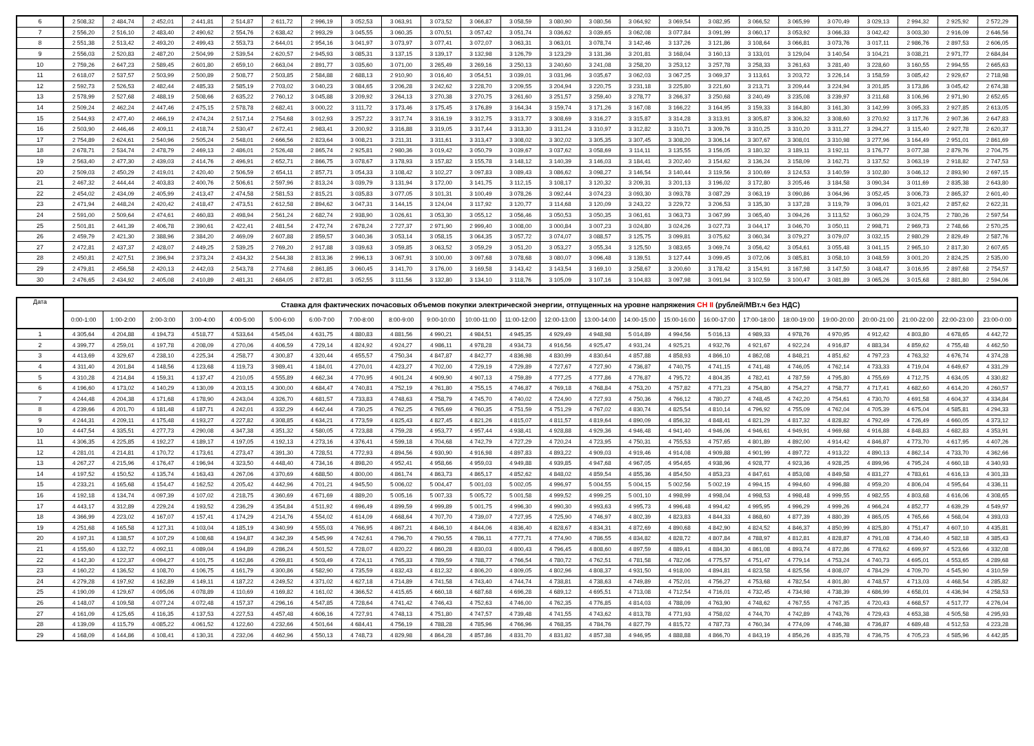| 6 | 2 508,32 | 2 484,74 | 2 452,01 | 2 441,81 | 2 514,87 | 2 611,72 | 2 996,19 | 3 052,53 | 3 063,91 | 3 073,52 | 3 066,87 | 3 058,59 | 3 080,90 | 3 080,56 | 3 064,92 | 3 069,54 | 3 082,95 | 3 066,52 | 3 065,99 | 3 070,49 | 3 029,13 | 2 994,32 | 2 925,92 | 2 572,29 |
| 7 | 2 556,20 | 2 516,10 | 2 483,40 | 2 490,62 | 2 554,76 | 2 638,42 | 2 993,29 | 3 045,55 | 3 060,35 | 3 070,51 | 3 057,42 | 3 051,74 | 3 036,62 | 3 039,65 | 3 062,08 | 3 077,84 | 3 091,99 | 3 060,17 | 3 053,92 | 3 066,33 | 3 042,42 | 3 003,30 | 2 916,09 | 2 646,56 |
| 8 | 2 551,38 | 2 513,42 | 2 493,20 | 2 499,43 | 2 553,73 | 2 644,01 | 2 954,16 | 3 041,97 | 3 073,97 | 3 077,41 | 3 072,07 | 3 063,31 | 3 063,01 | 3 078,74 | 3 142,46 | 3 137,26 | 3 121,86 | 3 108,64 | 3 066,81 | 3 073,76 | 3 017,11 | 2 986,76 | 2 897,53 | 2 606,05 |
| 9 | 2 556,03 | 2 520,83 | 2 487,20 | 2 504,99 | 2 539,54 | 2 620,57 | 2 945,93 | 3 085,31 | 3 137,15 | 3 139,17 | 3 132,98 | 3 126,79 | 3 123,29 | 3 131,36 | 3 201,81 | 3 168,04 | 3 160,13 | 3 133,01 | 3 129,04 | 3 140,54 | 3 104,21 | 3 038,21 | 2 971,77 | 2 684,84 |
| 10 | 2 759,26 | 2 647,23 | 2 589,45 | 2 601,80 | 2 659,10 | 2 663,04 | 2 891,77 | 3 035,60 | 3 071,00 | 3 265,49 | 3 269,16 | 3 250,13 | 3 240,60 | 3 241,08 | 3 258,20 | 3 253,12 | 3 257,78 | 3 258,33 | 3 261,63 | 3 281,40 | 3 228,60 | 3 160,55 | 2 994,55 | 2 665,63 |
| 11 | 2 618,07 | 2 537,57 | 2 503,99 | 2 500,89 | 2 508,77 | 2 503,85 | 2 584,88 | 2 688,13 | 2 910,90 | 3 016,40 | 3 054,51 | 3 039,01 | 3 031,96 | 3 035,67 | 3 062,03 | 3 067,25 | 3 069,37 | 3 113,61 | 3 203,72 | 3 226,14 | 3 158,59 | 3 085,42 | 2 929,67 | 2 718,98 |
| 12 | 2 592,73 | 2 526,53 | 2 482,44 | 2 485,33 | 2 585,19 | 2 703,02 | 3 040,23 | 3 084,65 | 3 206,28 | 3 242,62 | 3 228,70 | 3 209,55 | 3 204,94 | 3 220,75 | 3 231,18 | 3 225,80 | 3 221,60 | 3 213,71 | 3 209,44 | 3 224,94 | 3 201,85 | 3 173,86 | 3 045,42 | 2 674,38 |
| 13 | 2 578,99 | 2 527,68 | 2 488,19 | 2 508,66 | 2 635,22 | 2 760,12 | 3 045,88 | 3 209,92 | 3 264,13 | 3 270,38 | 3 270,75 | 3 261,60 | 3 251,57 | 3 259,40 | 3 278,77 | 3 266,37 | 3 250,68 | 3 240,49 | 3 235,08 | 3 239,97 | 3 211,68 | 3 106,96 | 2 971,90 | 2 652,65 |
| 14 | 2 509,24 | 2 462,24 | 2 447,46 | 2 475,15 | 2 578,78 | 2 682,41 | 3 000,22 | 3 111,72 | 3 173,46 | 3 175,45 | 3 176,89 | 3 164,34 | 3 159,74 | 3 171,26 | 3 167,08 | 3 166,22 | 3 164,95 | 3 159,33 | 3 164,80 | 3 161,30 | 3 142,99 | 3 095,33 | 2 927,85 | 2 613,05 |
| 15 | 2 544,93 | 2 477,40 | 2 466,19 | 2 474,24 | 2 517,14 | 2 754,68 | 3 012,93 | 3 257,22 | 3 317,74 | 3 316,19 | 3 312,75 | 3 313,77 | 3 308,69 | 3 316,27 | 3 315,87 | 3 314,28 | 3 313,91 | 3 305,87 | 3 306,32 | 3 308,60 | 3 270,92 | 3 117,76 | 2 907,36 | 2 647,83 |
| 16 | 2 503,90 | 2 446,46 | 2 409,11 | 2 418,74 | 2 530,47 | 2 672,41 | 2 983,41 | 3 200,92 | 3 316,88 | 3 319,05 | 3 317,44 | 3 313,30 | 3 311,24 | 3 310,97 | 3 312,82 | 3 310,71 | 3 309,76 | 3 310,25 | 3 310,20 | 3 311,27 | 3 294,27 | 3 115,40 | 2 927,78 | 2 620,37 |
| 17 | 2 754,89 | 2 624,61 | 2 540,96 | 2 505,24 | 2 548,01 | 2 666,56 | 2 823,64 | 3 008,21 | 3 211,31 | 3 311,61 | 3 313,47 | 3 308,02 | 3 302,02 | 3 305,35 | 3 307,45 | 3 308,20 | 3 306,14 | 3 307,67 | 3 308,01 | 3 310,98 | 3 277,96 | 3 164,49 | 2 951,01 | 2 861,69 |
| 18 | 2 678,71 | 2 534,74 | 2 478,79 | 2 469,13 | 2 486,01 | 2 526,48 | 2 865,74 | 2 925,81 | 2 980,36 | 3 019,42 | 3 050,79 | 3 039,67 | 3 037,62 | 3 058,69 | 3 114,11 | 3 135,55 | 3 156,05 | 3 180,32 | 3 189,11 | 3 192,11 | 3 176,77 | 3 077,38 | 2 879,76 | 2 704,75 |
| 19 | 2 563,40 | 2 477,30 | 2 439,03 | 2 414,76 | 2 496,91 | 2 652,71 | 2 866,75 | 3 078,67 | 3 178,93 | 3 157,82 | 3 155,78 | 3 148,12 | 3 140,39 | 3 146,03 | 3 184,41 | 3 202,40 | 3 154,62 | 3 136,24 | 3 158,09 | 3 162,71 | 3 137,52 | 3 063,19 | 2 918,82 | 2 747,53 |
| 20 | 2 509,03 | 2 450,29 | 2 419,01 | 2 420,40 | 2 506,59 | 2 654,11 | 2 857,71 | 3 054,33 | 3 108,42 | 3 102,27 | 3 097,83 | 3 089,43 | 3 086,62 | 3 098,27 | 3 146,54 | 3 140,44 | 3 119,56 | 3 100,69 | 3 124,53 | 3 140,59 | 3 102,80 | 3 046,12 | 2 893,90 | 2 697,15 |
| 21 | 2 467,32 | 2 444,44 | 2 403,83 | 2 400,76 | 2 506,61 | 2 597,96 | 2 813,24 | 3 039,79 | 3 131,94 | 3 172,00 | 3 141,75 | 3 112,15 | 3 108,17 | 3 120,32 | 3 209,31 | 3 201,13 | 3 196,02 | 3 172,80 | 3 205,46 | 3 184,58 | 3 090,34 | 3 011,69 | 2 835,38 | 2 643,80 |
| 22 | 2 454,02 | 2 434,09 | 2 405,99 | 2 413,47 | 2 474,58 | 2 581,53 | 2 815,21 | 3 035,83 | 3 077,05 | 3 101,31 | 3 100,49 | 3 078,26 | 3 092,44 | 3 074,23 | 3 093,30 | 3 093,78 | 3 087,29 | 3 063,19 | 3 090,86 | 3 064,96 | 3 052,45 | 3 006,73 | 2 865,37 | 2 601,40 |
| 23 | 2 471,94 | 2 448,24 | 2 420,42 | 2 418,47 | 2 473,51 | 2 612,58 | 2 894,62 | 3 047,31 | 3 144,15 | 3 124,04 | 3 117,92 | 3 120,77 | 3 114,68 | 3 120,09 | 3 243,22 | 3 229,72 | 3 206,53 | 3 135,30 | 3 137,28 | 3 119,79 | 3 096,01 | 3 021,42 | 2 857,62 | 2 622,31 |
| 24 | 2 591,00 | 2 509,64 | 2 474,61 | 2 460,83 | 2 498,94 | 2 561,24 | 2 682,74 | 2 938,90 | 3 026,61 | 3 053,30 | 3 055,12 | 3 056,46 | 3 050,53 | 3 050,35 | 3 061,61 | 3 063,73 | 3 067,99 | 3 065,40 | 3 094,26 | 3 113,52 | 3 060,29 | 3 024,75 | 2 780,26 | 2 597,54 |
| 25 | 2 501,81 | 2 441,39 | 2 406,78 | 2 390,61 | 2 422,41 | 2 481,54 | 2 472,74 | 2 678,24 | 2 727,37 | 2 971,90 | 2 999,40 | 3 008,00 | 3 000,84 | 3 007,23 | 3 024,80 | 3 024,26 | 3 027,73 | 3 044,17 | 3 046,70 | 3 050,11 | 2 998,71 | 2 969,73 | 2 748,66 | 2 570,25 |
| 26 | 2 459,79 | 2 421,30 | 2 388,96 | 2 384,20 | 2 469,09 | 2 607,88 | 2 859,57 | 3 040,36 | 3 053,14 | 3 058,15 | 3 064,35 | 3 057,72 | 3 074,07 | 3 088,57 | 3 125,75 | 3 099,81 | 3 075,62 | 3 060,34 | 3 079,27 | 3 079,07 | 3 032,15 | 2 980,29 | 2 829,49 | 2 587,76 |
| 27 | 2 472,81 | 2 437,37 | 2 428,07 | 2 449,25 | 2 539,25 | 2 769,20 | 2 917,88 | 3 039,63 | 3 059,85 | 3 063,52 | 3 059,29 | 3 051,20 | 3 053,27 | 3 055,34 | 3 125,50 | 3 083,65 | 3 069,74 | 3 056,42 | 3 054,61 | 3 055,48 | 3 041,15 | 2 965,10 | 2 817,30 | 2 607,65 |
| 28 | 2 450,81 | 2 427,51 | 2 396,94 | 2 373,24 | 2 434,32 | 2 544,38 | 2 813,36 | 2 996,13 | 3 067,91 | 3 100,00 | 3 097,68 | 3 078,68 | 3 080,07 | 3 096,48 | 3 139,51 | 3 127,44 | 3 099,45 | 3 072,06 | 3 085,81 | 3 058,10 | 3 048,59 | 3 001,20 | 2 824,25 | 2 535,00 |
| 29 | 2 479,81 | 2 456,58 | 2 420,13 | 2 442,03 | 2 543,78 | 2 774,68 | 2 861,85 | 3 060,45 | 3 141,70 | 3 176,00 | 3 169,58 | 3 143,42 | 3 143,54 | 3 169,10 | 3 258,67 | 3 200,60 | 3 178,42 | 3 154,91 | 3 167,98 | 3 147,50 | 3 048,47 | 3 016,95 | 2 897,68 | 2 754,57 |
| 30 | 2 476,65 | 2 434,92 | 2 405,08 | 2 410,89 | 2 481,31 | 2 684,05 | 2 872,81 | 3 052,55 | 3 111,56 | 3 132,80 | 3 134,10 | 3 118,76 | 3 105,09 | 3 107,16 | 3 104,83 | 3 097,98 | 3 091,94 | 3 102,59 | 3 100,47 | 3 081,89 | 3 065,26 | 3 015,68 | 2 881,80 | 2 594,06 |
| Дата | Ставка для фактических почасовых объемов покупки электрической энергии, отпущенных на уровне напряжения СН II (рублей/МВт.ч без НДС) | | | | | | | | | | | | | | | | | | | | | | | |
| --- | --- | --- | --- | --- | --- | --- | --- | --- | --- | --- | --- | --- | --- | --- | --- | --- | --- | --- | --- | --- | --- | --- | --- | --- |
| | 0:00-1:00 | 1:00-2:00 | 2:00-3:00 | 3:00-4:00 | 4:00-5:00 | 5:00-6:00 | 6:00-7:00 | 7:00-8:00 | 8:00-9:00 | 9:00-10:00 | 10:00-11:00 | 11:00-12:00 | 12:00-13:00 | 13:00-14:00 | 14:00-15:00 | 15:00-16:00 | 16:00-17:00 | 17:00-18:00 | 18:00-19:00 | 19:00-20:00 | 20:00-21:00 | 21:00-22:00 | 22:00-23:00 | 23:00-0:00 |
| 1 | 4 305,64 | 4 204,88 | 4 194,73 | 4 518,77 | 4 533,64 | 4 545,04 | 4 631,75 | 4 880,83 | 4 881,56 | 4 990,21 | 4 984,51 | 4 945,35 | 4 929,49 | 4 948,98 | 5 014,89 | 4 994,56 | 5 016,13 | 4 989,33 | 4 978,76 | 4 970,95 | 4 912,42 | 4 803,80 | 4 678,65 | 4 442,72 |
| 2 | 4 399,77 | 4 259,01 | 4 197,78 | 4 208,09 | 4 270,06 | 4 406,59 | 4 729,14 | 4 824,92 | 4 924,27 | 4 986,11 | 4 978,28 | 4 934,73 | 4 916,56 | 4 925,47 | 4 931,24 | 4 925,21 | 4 932,76 | 4 921,67 | 4 922,24 | 4 916,87 | 4 883,34 | 4 859,62 | 4 755,48 | 4 462,50 |
| 3 | 4 413,69 | 4 329,67 | 4 238,10 | 4 225,34 | 4 258,77 | 4 300,87 | 4 320,44 | 4 655,57 | 4 750,34 | 4 847,87 | 4 842,77 | 4 836,98 | 4 830,99 | 4 830,64 | 4 857,88 | 4 858,93 | 4 866,10 | 4 862,08 | 4 848,21 | 4 851,62 | 4 797,23 | 4 763,32 | 4 676,74 | 4 374,28 |
| 4 | 4 311,40 | 4 201,84 | 4 148,56 | 4 123,68 | 4 119,73 | 3 989,41 | 4 184,01 | 4 270,01 | 4 423,27 | 4 702,00 | 4 729,19 | 4 729,89 | 4 727,67 | 4 727,90 | 4 736,87 | 4 740,75 | 4 741,15 | 4 741,48 | 4 746,05 | 4 762,14 | 4 733,33 | 4 719,04 | 4 649,67 | 4 331,29 |
| 5 | 4 310,28 | 4 214,84 | 4 159,31 | 4 137,47 | 4 210,05 | 4 555,89 | 4 662,34 | 4 770,95 | 4 901,24 | 4 909,90 | 4 907,13 | 4 759,89 | 4 777,25 | 4 777,86 | 4 776,87 | 4 795,72 | 4 804,35 | 4 782,41 | 4 787,59 | 4 795,80 | 4 755,69 | 4 712,75 | 4 634,05 | 4 330,82 |
| 6 | 4 196,60 | 4 173,02 | 4 140,29 | 4 130,09 | 4 203,15 | 4 300,00 | 4 684,47 | 4 740,81 | 4 752,19 | 4 761,80 | 4 755,15 | 4 746,87 | 4 769,18 | 4 768,84 | 4 753,20 | 4 757,82 | 4 771,23 | 4 754,80 | 4 754,27 | 4 758,77 | 4 717,41 | 4 682,60 | 4 614,20 | 4 260,57 |
| 7 | 4 244,48 | 4 204,38 | 4 171,68 | 4 178,90 | 4 243,04 | 4 326,70 | 4 681,57 | 4 733,83 | 4 748,63 | 4 758,79 | 4 745,70 | 4 740,02 | 4 724,90 | 4 727,93 | 4 750,36 | 4 766,12 | 4 780,27 | 4 748,45 | 4 742,20 | 4 754,61 | 4 730,70 | 4 691,58 | 4 604,37 | 4 334,84 |
| 8 | 4 239,66 | 4 201,70 | 4 181,48 | 4 187,71 | 4 242,01 | 4 332,29 | 4 642,44 | 4 730,25 | 4 762,25 | 4 765,69 | 4 760,35 | 4 751,59 | 4 751,29 | 4 767,02 | 4 830,74 | 4 825,54 | 4 810,14 | 4 796,92 | 4 755,09 | 4 762,04 | 4 705,39 | 4 675,04 | 4 585,81 | 4 294,33 |
| 9 | 4 244,31 | 4 209,11 | 4 175,48 | 4 193,27 | 4 227,82 | 4 308,85 | 4 634,21 | 4 773,59 | 4 825,43 | 4 827,45 | 4 821,26 | 4 815,07 | 4 811,57 | 4 819,64 | 4 890,09 | 4 856,32 | 4 848,41 | 4 821,29 | 4 817,32 | 4 828,82 | 4 792,49 | 4 726,49 | 4 660,05 | 4 373,12 |
| 10 | 4 447,54 | 4 335,51 | 4 277,73 | 4 290,08 | 4 347,38 | 4 351,32 | 4 580,05 | 4 723,88 | 4 759,28 | 4 953,77 | 4 957,44 | 4 938,41 | 4 928,88 | 4 929,36 | 4 946,48 | 4 941,40 | 4 946,06 | 4 946,61 | 4 949,91 | 4 969,68 | 4 916,88 | 4 848,83 | 4 682,83 | 4 353,91 |
| 11 | 4 306,35 | 4 225,85 | 4 192,27 | 4 189,17 | 4 197,05 | 4 192,13 | 4 273,16 | 4 376,41 | 4 599,18 | 4 704,68 | 4 742,79 | 4 727,29 | 4 720,24 | 4 723,95 | 4 750,31 | 4 755,53 | 4 757,65 | 4 801,89 | 4 892,00 | 4 914,42 | 4 846,87 | 4 773,70 | 4 617,95 | 4 407,26 |
| 12 | 4 281,01 | 4 214,81 | 4 170,72 | 4 173,61 | 4 273,47 | 4 391,30 | 4 728,51 | 4 772,93 | 4 894,56 | 4 930,90 | 4 916,98 | 4 897,83 | 4 893,22 | 4 909,03 | 4 919,46 | 4 914,08 | 4 909,88 | 4 901,99 | 4 897,72 | 4 913,22 | 4 890,13 | 4 862,14 | 4 733,70 | 4 362,66 |
| 13 | 4 267,27 | 4 215,96 | 4 176,47 | 4 196,94 | 4 323,50 | 4 448,40 | 4 734,16 | 4 898,20 | 4 952,41 | 4 958,66 | 4 959,03 | 4 949,88 | 4 939,85 | 4 947,68 | 4 967,05 | 4 954,65 | 4 938,96 | 4 928,77 | 4 923,36 | 4 928,25 | 4 899,96 | 4 795,24 | 4 660,18 | 4 340,93 |
| 14 | 4 197,52 | 4 150,52 | 4 135,74 | 4 163,43 | 4 267,06 | 4 370,69 | 4 688,50 | 4 800,00 | 4 861,74 | 4 863,73 | 4 865,17 | 4 852,62 | 4 848,02 | 4 859,54 | 4 855,36 | 4 854,50 | 4 853,23 | 4 847,61 | 4 853,08 | 4 849,58 | 4 831,27 | 4 783,61 | 4 616,13 | 4 301,33 |
| 15 | 4 233,21 | 4 165,68 | 4 154,47 | 4 162,52 | 4 205,42 | 4 442,96 | 4 701,21 | 4 945,50 | 5 006,02 | 5 004,47 | 5 001,03 | 5 002,05 | 4 996,97 | 5 004,55 | 5 004,15 | 5 002,56 | 5 002,19 | 4 994,15 | 4 994,60 | 4 996,88 | 4 959,20 | 4 806,04 | 4 595,64 | 4 336,11 |
| 16 | 4 192,18 | 4 134,74 | 4 097,39 | 4 107,02 | 4 218,75 | 4 360,69 | 4 671,69 | 4 889,20 | 5 005,16 | 5 007,33 | 5 005,72 | 5 001,58 | 4 999,52 | 4 999,25 | 5 001,10 | 4 998,99 | 4 998,04 | 4 998,53 | 4 998,48 | 4 999,55 | 4 982,55 | 4 803,68 | 4 616,06 | 4 308,65 |
| 17 | 4 443,17 | 4 312,89 | 4 229,24 | 4 193,52 | 4 236,29 | 4 354,84 | 4 511,92 | 4 696,49 | 4 899,59 | 4 999,89 | 5 001,75 | 4 996,30 | 4 990,30 | 4 993,63 | 4 995,73 | 4 996,48 | 4 994,42 | 4 995,95 | 4 996,29 | 4 999,26 | 4 966,24 | 4 852,77 | 4 639,29 | 4 549,97 |
| 18 | 4 366,99 | 4 223,02 | 4 167,07 | 4 157,41 | 4 174,29 | 4 214,76 | 4 554,02 | 4 614,09 | 4 668,64 | 4 707,70 | 4 739,07 | 4 727,95 | 4 725,90 | 4 746,97 | 4 802,39 | 4 823,83 | 4 844,33 | 4 868,60 | 4 877,39 | 4 880,39 | 4 865,05 | 4 765,66 | 4 568,04 | 4 393,03 |
| 19 | 4 251,68 | 4 165,58 | 4 127,31 | 4 103,04 | 4 185,19 | 4 340,99 | 4 555,03 | 4 766,95 | 4 867,21 | 4 846,10 | 4 844,06 | 4 836,40 | 4 828,67 | 4 834,31 | 4 872,69 | 4 890,68 | 4 842,90 | 4 824,52 | 4 846,37 | 4 850,99 | 4 825,80 | 4 751,47 | 4 607,10 | 4 435,81 |
| 20 | 4 197,31 | 4 138,57 | 4 107,29 | 4 108,68 | 4 194,87 | 4 342,39 | 4 545,99 | 4 742,61 | 4 796,70 | 4 790,55 | 4 786,11 | 4 777,71 | 4 774,90 | 4 786,55 | 4 834,82 | 4 828,72 | 4 807,84 | 4 788,97 | 4 812,81 | 4 828,87 | 4 791,08 | 4 734,40 | 4 582,18 | 4 385,43 |
| 21 | 4 155,60 | 4 132,72 | 4 092,11 | 4 089,04 | 4 194,89 | 4 286,24 | 4 501,52 | 4 728,07 | 4 820,22 | 4 860,28 | 4 830,03 | 4 800,43 | 4 796,45 | 4 808,60 | 4 897,59 | 4 889,41 | 4 884,30 | 4 861,08 | 4 893,74 | 4 872,86 | 4 778,62 | 4 699,97 | 4 523,66 | 4 332,08 |
| 22 | 4 142,30 | 4 122,37 | 4 094,27 | 4 101,75 | 4 162,86 | 4 269,81 | 4 503,49 | 4 724,11 | 4 765,33 | 4 789,59 | 4 788,77 | 4 766,54 | 4 780,72 | 4 762,51 | 4 781,58 | 4 782,06 | 4 775,57 | 4 751,47 | 4 779,14 | 4 753,24 | 4 740,73 | 4 695,01 | 4 553,65 | 4 289,68 |
| 23 | 4 160,22 | 4 136,52 | 4 108,70 | 4 106,75 | 4 161,79 | 4 300,86 | 4 582,90 | 4 735,59 | 4 832,43 | 4 812,32 | 4 806,20 | 4 809,05 | 4 802,96 | 4 808,37 | 4 931,50 | 4 918,00 | 4 894,81 | 4 823,58 | 4 825,56 | 4 808,07 | 4 784,29 | 4 709,70 | 4 545,90 | 4 310,59 |
| 24 | 4 279,28 | 4 197,92 | 4 162,89 | 4 149,11 | 4 187,22 | 4 249,52 | 4 371,02 | 4 627,18 | 4 714,89 | 4 741,58 | 4 743,40 | 4 744,74 | 4 738,81 | 4 738,63 | 4 749,89 | 4 752,01 | 4 756,27 | 4 753,68 | 4 782,54 | 4 801,80 | 4 748,57 | 4 713,03 | 4 468,54 | 4 285,82 |
| 25 | 4 190,09 | 4 129,67 | 4 095,06 | 4 078,89 | 4 110,69 | 4 169,82 | 4 161,02 | 4 366,52 | 4 415,65 | 4 660,18 | 4 687,68 | 4 696,28 | 4 689,12 | 4 695,51 | 4 713,08 | 4 712,54 | 4 716,01 | 4 732,45 | 4 734,98 | 4 738,39 | 4 686,99 | 4 658,01 | 4 436,94 | 4 258,53 |
| 26 | 4 148,07 | 4 109,58 | 4 077,24 | 4 072,48 | 4 157,37 | 4 296,16 | 4 547,85 | 4 728,64 | 4 741,42 | 4 746,43 | 4 752,63 | 4 746,00 | 4 762,35 | 4 776,85 | 4 814,03 | 4 788,09 | 4 763,90 | 4 748,62 | 4 767,55 | 4 767,35 | 4 720,43 | 4 668,57 | 4 517,77 | 4 276,04 |
| 27 | 4 161,09 | 4 125,65 | 4 116,35 | 4 137,53 | 4 227,53 | 4 457,48 | 4 606,16 | 4 727,91 | 4 748,13 | 4 751,80 | 4 747,57 | 4 739,48 | 4 741,55 | 4 743,62 | 4 813,78 | 4 771,93 | 4 758,02 | 4 744,70 | 4 742,89 | 4 743,76 | 4 729,43 | 4 653,38 | 4 505,58 | 4 295,93 |
| 28 | 4 139,09 | 4 115,79 | 4 085,22 | 4 061,52 | 4 122,60 | 4 232,66 | 4 501,64 | 4 684,41 | 4 756,19 | 4 788,28 | 4 785,96 | 4 766,96 | 4 768,35 | 4 784,76 | 4 827,79 | 4 815,72 | 4 787,73 | 4 760,34 | 4 774,09 | 4 746,38 | 4 736,87 | 4 689,48 | 4 512,53 | 4 223,28 |
| 29 | 4 168,09 | 4 144,86 | 4 108,41 | 4 130,31 | 4 232,06 | 4 462,96 | 4 550,13 | 4 748,73 | 4 829,98 | 4 864,28 | 4 857,86 | 4 831,70 | 4 831,82 | 4 857,38 | 4 946,95 | 4 888,88 | 4 866,70 | 4 843,19 | 4 856,26 | 4 835,78 | 4 736,75 | 4 705,23 | 4 585,96 | 4 442,85 |